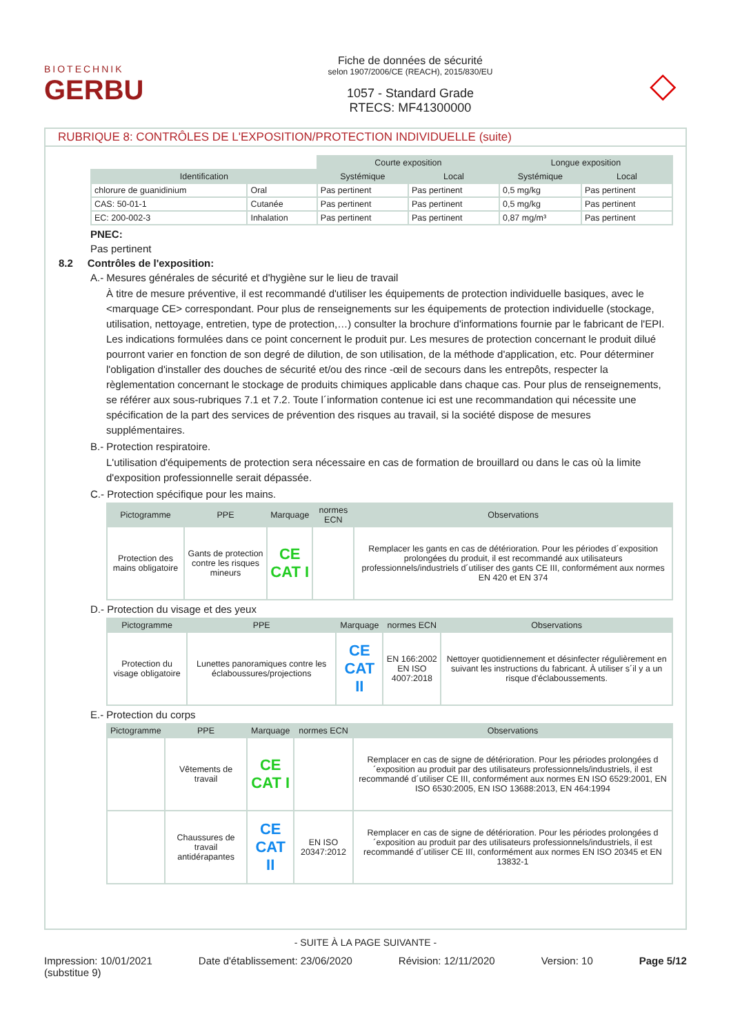BIOTECHNIK
GERBU
Fiche de données de sécurité
selon 1907/2006/CE (REACH), 2015/830/EU
1057 - Standard Grade
RTECS: MF41300000
◇
RUBRIQUE 8: CONTRÔLES DE L'EXPOSITION/PROTECTION INDIVIDUELLE (suite)
| | | Courte exposition | | Longue exposition | |
| Identification | | Systémique | Local | Systémique | Local |
| chlorure de guanidinium | Oral | Pas pertinent | Pas pertinent | 0,5 mg/kg | Pas pertinent |
| CAS: 50-01-1 | Cutanée | Pas pertinent | Pas pertinent | 0,5 mg/kg | Pas pertinent |
| EC: 200-002-3 | Inhalation | Pas pertinent | Pas pertinent | 0,87 mg/m³ | Pas pertinent |
PNEC:
Pas pertinent
8.2 Contrôles de l'exposition:
A.- Mesures générales de sécurité et d'hygiène sur le lieu de travail
À titre de mesure préventive, il est recommandé d'utiliser les équipements de protection individuelle basiques, avec le <marquage CE> correspondant. Pour plus de renseignements sur les équipements de protection individuelle (stockage, utilisation, nettoyage, entretien, type de protection,…) consulter la brochure d'informations fournie par le fabricant de l'EPI. Les indications formulées dans ce point concernent le produit pur. Les mesures de protection concernant le produit dilué pourront varier en fonction de son degré de dilution, de son utilisation, de la méthode d'application, etc. Pour déterminer l'obligation d'installer des douches de sécurité et/ou des rince -œil de secours dans les entrepôts, respecter la règlementation concernant le stockage de produits chimiques applicable dans chaque cas. Pour plus de renseignements, se référer aux sous-rubriques 7.1 et 7.2. Toute l´information contenue ici est une recommandation qui nécessite une spécification de la part des services de prévention des risques au travail, si la société dispose de mesures supplémentaires.
B.- Protection respiratoire.
L'utilisation d'équipements de protection sera nécessaire en cas de formation de brouillard ou dans le cas où la limite d'exposition professionnelle serait dépassée.
C.- Protection spécifique pour les mains.
| Pictogramme | PPE | Marquage | normes ECN | Observations |
| --- | --- | --- | --- | --- |
| Protection des mains obligatoire | Gants de protection contre les risques mineurs | CE CAT I | | Remplacer les gants en cas de détérioration. Pour les périodes d´exposition prolongées du produit, il est recommandé aux utilisateurs professionnels/industriels d´utiliser des gants CE III, conformément aux normes EN 420 et EN 374 |
D.- Protection du visage et des yeux
| Pictogramme | PPE | Marquage | normes ECN | Observations |
| --- | --- | --- | --- | --- |
| Protection du visage obligatoire | Lunettes panoramiques contre les éclaboussures/projections | CE CAT II | EN 166:2002 EN ISO 4007:2018 | Nettoyer quotidiennement et désinfecter régulièrement en suivant les instructions du fabricant. À utiliser s´il y a un risque d'éclaboussements. |
E.- Protection du corps
| Pictogramme | PPE | Marquage | normes ECN | Observations |
| --- | --- | --- | --- | --- |
| | Vêtements de travail | CE CAT I | | Remplacer en cas de signe de détérioration. Pour les périodes prolongées d´exposition au produit par des utilisateurs professionnels/industriels, il est recommandé d´utiliser CE III, conformément aux normes EN ISO 6529:2001, EN ISO 6530:2005, EN ISO 13688:2013, EN 464:1994 |
| | Chaussures de travail antidérapantes | CE CAT II | EN ISO 20347:2012 | Remplacer en cas de signe de détérioration. Pour les périodes prolongées d´exposition au produit par des utilisateurs professionnels/industriels, il est recommandé d´utiliser CE III, conformément aux normes EN ISO 20345 et EN 13832-1 |
- SUITE À LA PAGE SUIVANTE -
Impression: 10/01/2021
(substitue 9)
Date d'établissement: 23/06/2020
Révision: 12/11/2020 Version: 10 Page 5/12